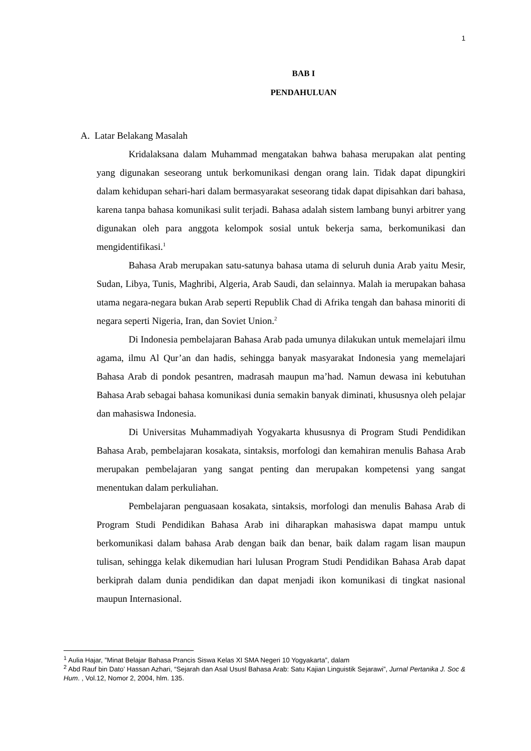1
BAB I
PENDAHULUAN
A. Latar Belakang Masalah
Kridalaksana dalam Muhammad mengatakan bahwa bahasa merupakan alat penting yang digunakan seseorang untuk berkomunikasi dengan orang lain. Tidak dapat dipungkiri dalam kehidupan sehari-hari dalam bermasyarakat seseorang tidak dapat dipisahkan dari bahasa, karena tanpa bahasa komunikasi sulit terjadi. Bahasa adalah sistem lambang bunyi arbitrer yang digunakan oleh para anggota kelompok sosial untuk bekerja sama, berkomunikasi dan mengidentifikasi.<sup>1</sup>
Bahasa Arab merupakan satu-satunya bahasa utama di seluruh dunia Arab yaitu Mesir, Sudan, Libya, Tunis, Maghribi, Algeria, Arab Saudi, dan selainnya. Malah ia merupakan bahasa utama negara-negara bukan Arab seperti Republik Chad di Afrika tengah dan bahasa minoriti di negara seperti Nigeria, Iran, dan Soviet Union.<sup>2</sup>
Di Indonesia pembelajaran Bahasa Arab pada umunya dilakukan untuk memelajari ilmu agama, ilmu Al Qur’an dan hadis, sehingga banyak masyarakat Indonesia yang memelajari Bahasa Arab di pondok pesantren, madrasah maupun ma’had. Namun dewasa ini kebutuhan Bahasa Arab sebagai bahasa komunikasi dunia semakin banyak diminati, khususnya oleh pelajar dan mahasiswa Indonesia.
Di Universitas Muhammadiyah Yogyakarta khususnya di Program Studi Pendidikan Bahasa Arab, pembelajaran kosakata, sintaksis, morfologi dan kemahiran menulis Bahasa Arab merupakan pembelajaran yang sangat penting dan merupakan kompetensi yang sangat menentukan dalam perkuliahan.
Pembelajaran penguasaan kosakata, sintaksis, morfologi dan menulis Bahasa Arab di Program Studi Pendidikan Bahasa Arab ini diharapkan mahasiswa dapat mampu untuk berkomunikasi dalam bahasa Arab dengan baik dan benar, baik dalam ragam lisan maupun tulisan, sehingga kelak dikemudian hari lulusan Program Studi Pendidikan Bahasa Arab dapat berkiprah dalam dunia pendidikan dan dapat menjadi ikon komunikasi di tingkat nasional maupun Internasional.
<sup>1</sup> Aulia Hajar, ”Minat Belajar Bahasa Prancis Siswa Kelas XI SMA Negeri 10 Yogyakarta”, dalam
<sup>2</sup> Abd Rauf bin Dato’ Hassan Azhari, “Sejarah dan Asal Ususl Bahasa Arab: Satu Kajian Linguistik Sejarawi”, Jurnal Pertanika J. Soc & Hum. , Vol.12, Nomor 2, 2004, hlm. 135.